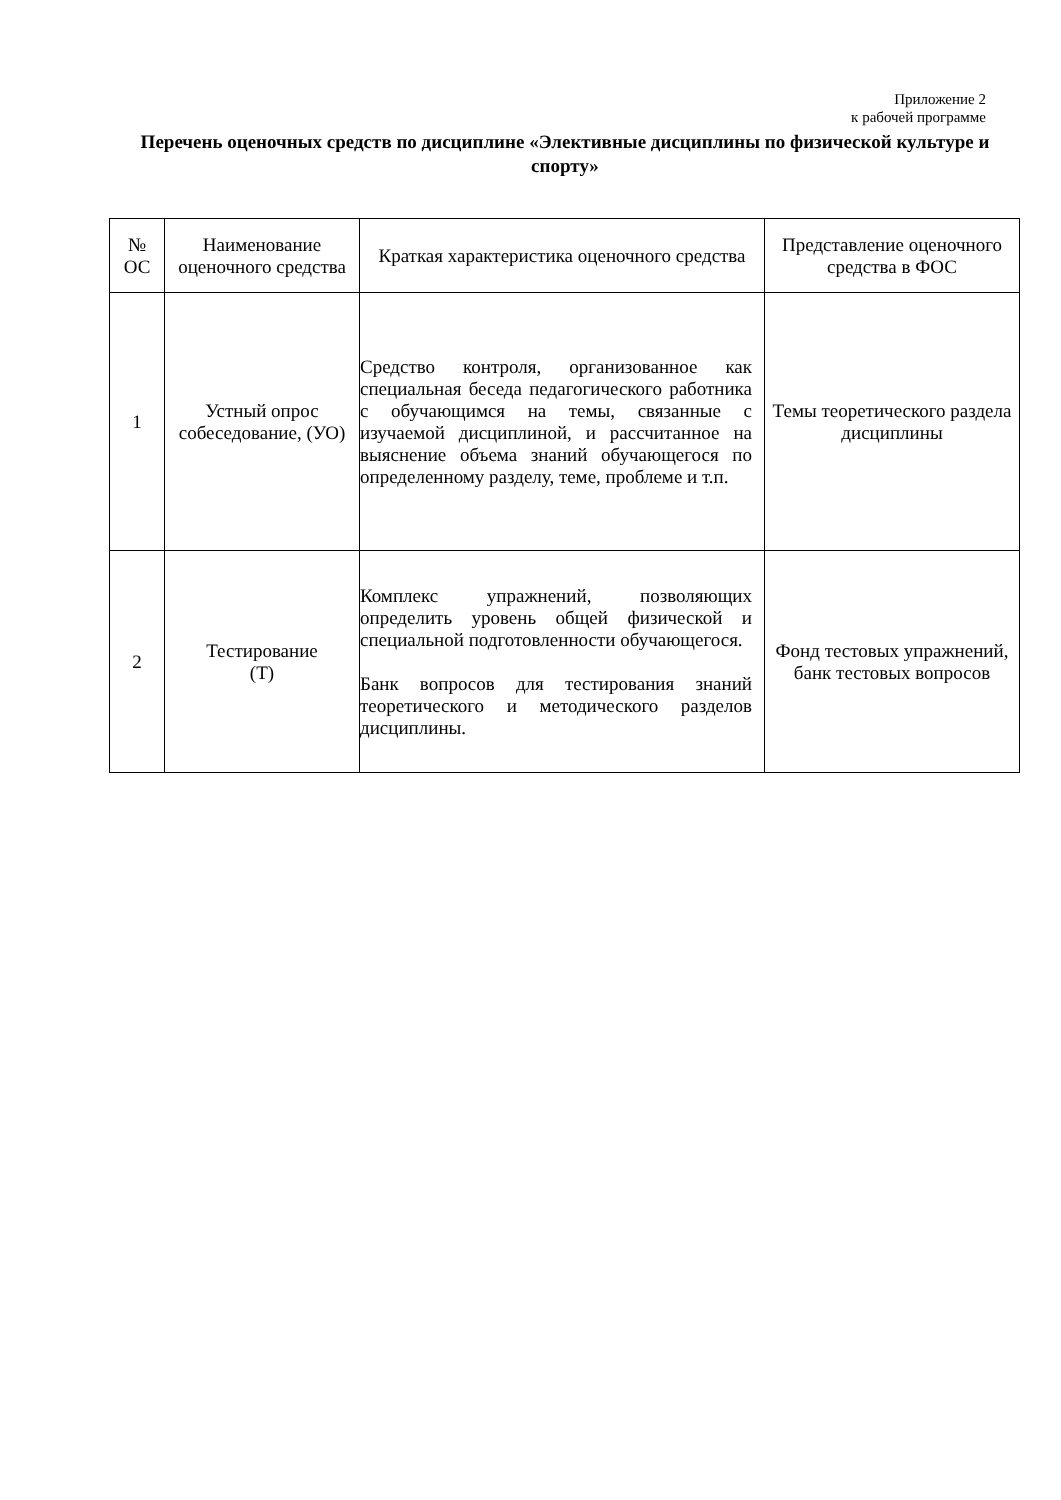Приложение 2
к рабочей программе
Перечень оценочных средств по дисциплине «Элективные дисциплины по физической культуре и спорту»
| № ОС | Наименование оценочного средства | Краткая характеристика оценочного средства | Представление оценочного средства в ФОС |
| --- | --- | --- | --- |
| 1 | Устный опрос собеседование, (УО) | Средство контроля, организованное как специальная беседа педагогического работника с обучающимся на темы, связанные с изучаемой дисциплиной, и рассчитанное на выяснение объема знаний обучающегося по определенному разделу, теме, проблеме и т.п. | Темы теоретического раздела дисциплины |
| 2 | Тестирование (Т) | Комплекс упражнений, позволяющих определить уровень общей физической и специальной подготовленности обучающегося. Банк вопросов для тестирования знаний теоретического и методического разделов дисциплины. | Фонд тестовых упражнений, банк тестовых вопросов |